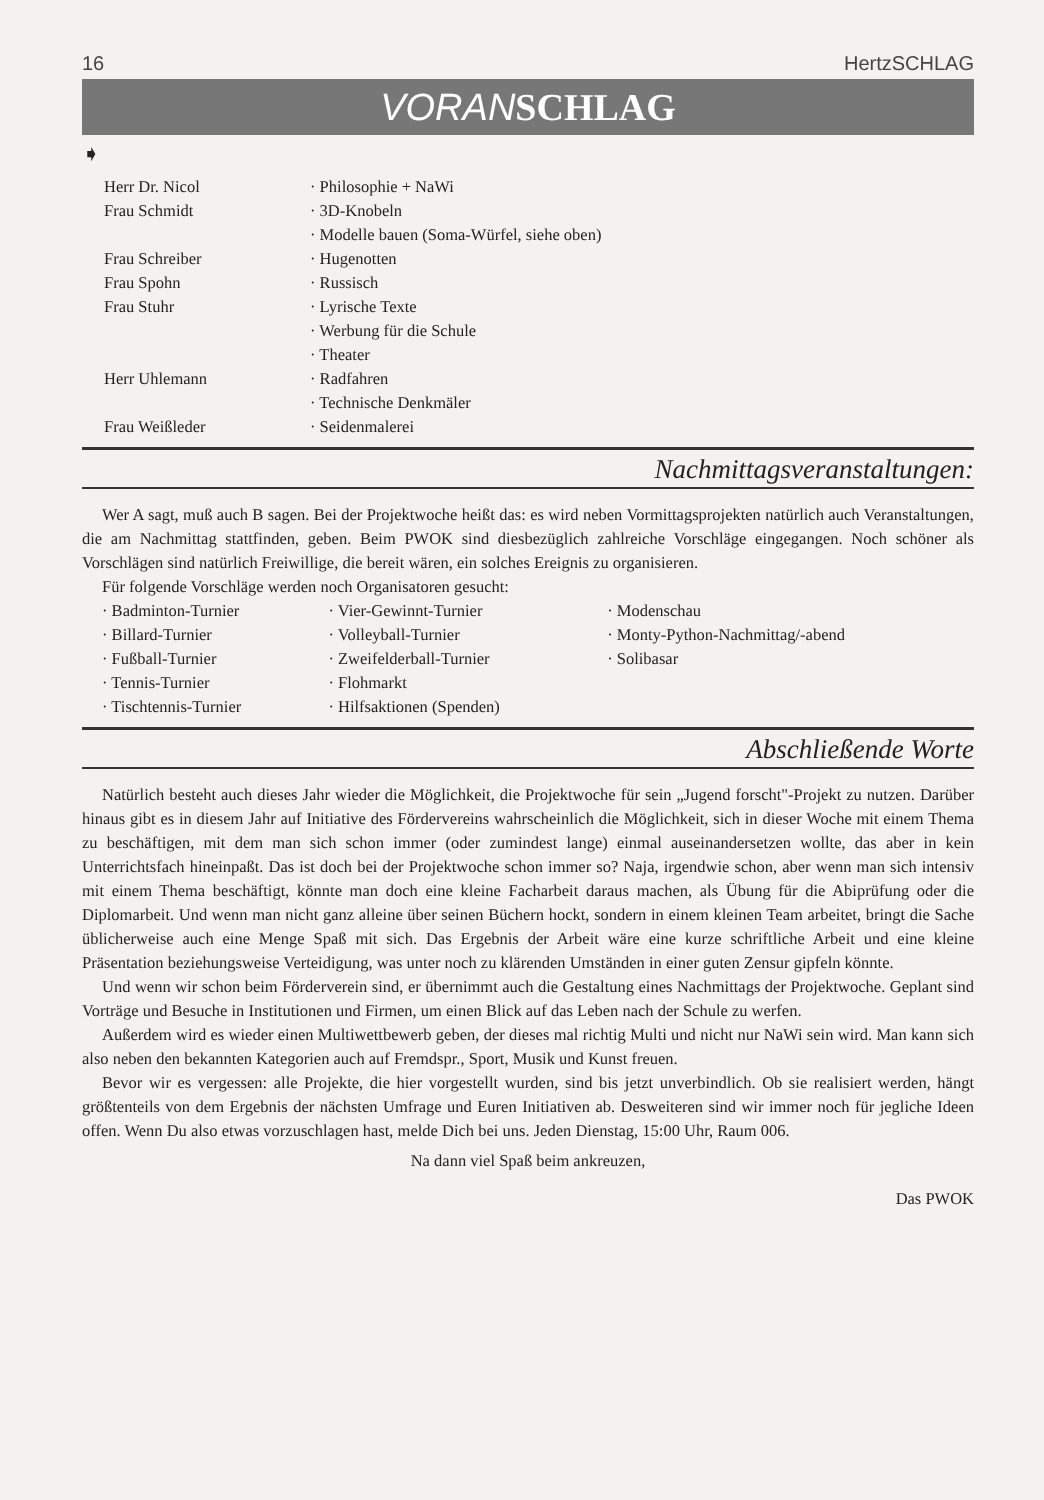16 HertzSCHLAG
VORANSCHLAG
➧
| Herr Dr. Nicol | · Philosophie + NaWi |
| Frau Schmidt | · 3D-Knobeln |
| | · Modelle bauen (Soma-Würfel, siehe oben) |
| Frau Schreiber | · Hugenotten |
| Frau Spohn | · Russisch |
| Frau Stuhr | · Lyrische Texte |
| | · Werbung für die Schule |
| | · Theater |
| Herr Uhlemann | · Radfahren |
| | · Technische Denkmäler |
| Frau Weißleder | · Seidenmalerei |
Nachmittagsveranstaltungen:
Wer A sagt, muß auch B sagen. Bei der Projektwoche heißt das: es wird neben Vormittagsprojekten natürlich auch Veranstaltungen, die am Nachmittag stattfinden, geben. Beim PWOK sind diesbezüglich zahlreiche Vorschläge eingegangen. Noch schöner als Vorschlägen sind natürlich Freiwillige, die bereit wären, ein solches Ereignis zu organisieren.
Für folgende Vorschläge werden noch Organisatoren gesucht:
| · Badminton-Turnier | · Vier-Gewinnt-Turnier | · Modenschau |
| · Billard-Turnier | · Volleyball-Turnier | · Monty-Python-Nachmittag/-abend |
| · Fußball-Turnier | · Zweifelderball-Turnier | · Solibasar |
| · Tennis-Turnier | · Flohmarkt | |
| · Tischtennis-Turnier | · Hilfsaktionen (Spenden) | |
Abschließende Worte
Natürlich besteht auch dieses Jahr wieder die Möglichkeit, die Projektwoche für sein „Jugend forscht"-Projekt zu nutzen. Darüber hinaus gibt es in diesem Jahr auf Initiative des Fördervereins wahrscheinlich die Möglichkeit, sich in dieser Woche mit einem Thema zu beschäftigen, mit dem man sich schon immer (oder zumindest lange) einmal auseinandersetzen wollte, das aber in kein Unterrichtsfach hineinpaßt. Das ist doch bei der Projektwoche schon immer so? Naja, irgendwie schon, aber wenn man sich intensiv mit einem Thema beschäftigt, könnte man doch eine kleine Facharbeit daraus machen, als Übung für die Abiprüfung oder die Diplomarbeit. Und wenn man nicht ganz alleine über seinen Büchern hockt, sondern in einem kleinen Team arbeitet, bringt die Sache üblicherweise auch eine Menge Spaß mit sich. Das Ergebnis der Arbeit wäre eine kurze schriftliche Arbeit und eine kleine Präsentation beziehungsweise Verteidigung, was unter noch zu klärenden Umständen in einer guten Zensur gipfeln könnte.
Und wenn wir schon beim Förderverein sind, er übernimmt auch die Gestaltung eines Nachmittags der Projektwoche. Geplant sind Vorträge und Besuche in Institutionen und Firmen, um einen Blick auf das Leben nach der Schule zu werfen.
Außerdem wird es wieder einen Multiwettbewerb geben, der dieses mal richtig Multi und nicht nur NaWi sein wird. Man kann sich also neben den bekannten Kategorien auch auf Fremdspr., Sport, Musik und Kunst freuen.
Bevor wir es vergessen: alle Projekte, die hier vorgestellt wurden, sind bis jetzt unverbindlich. Ob sie realisiert werden, hängt größtenteils von dem Ergebnis der nächsten Umfrage und Euren Initiativen ab. Desweiteren sind wir immer noch für jegliche Ideen offen. Wenn Du also etwas vorzuschlagen hast, melde Dich bei uns. Jeden Dienstag, 15:00 Uhr, Raum 006.
Na dann viel Spaß beim ankreuzen,
Das PWOK